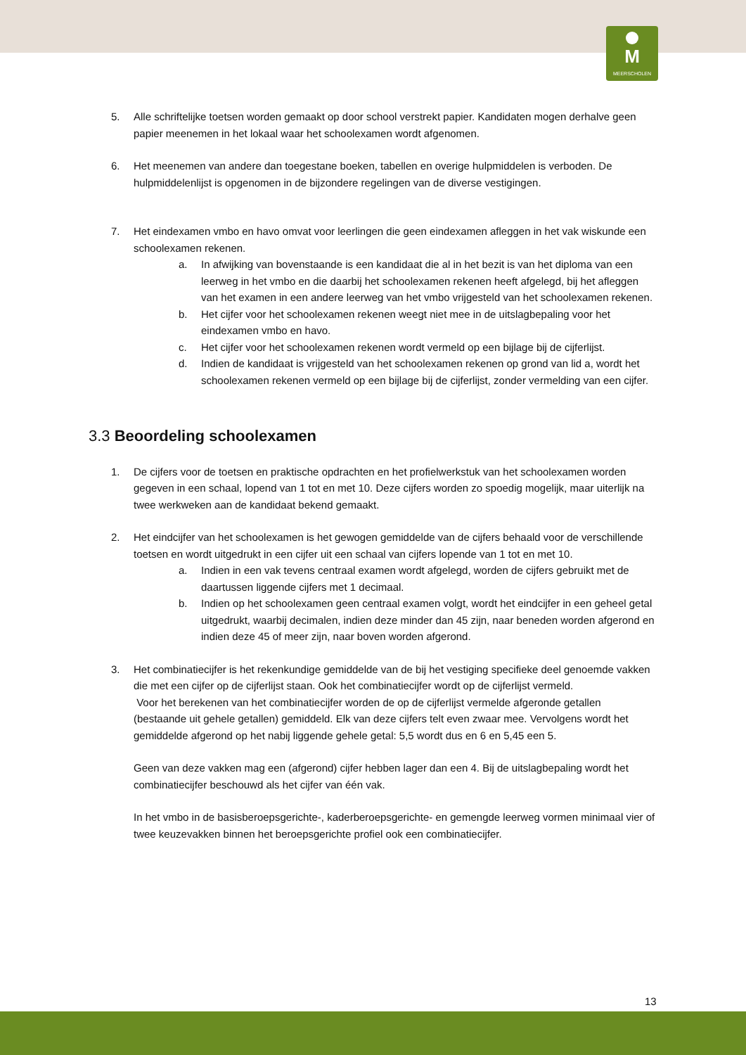M
MEERSCHOLEN
5. Alle schriftelijke toetsen worden gemaakt op door school verstrekt papier. Kandidaten mogen derhalve geen papier meenemen in het lokaal waar het schoolexamen wordt afgenomen.
6. Het meenemen van andere dan toegestane boeken, tabellen en overige hulpmiddelen is verboden. De hulpmiddelenlijst is opgenomen in de bijzondere regelingen van de diverse vestigingen.
7. Het eindexamen vmbo en havo omvat voor leerlingen die geen eindexamen afleggen in het vak wiskunde een schoolexamen rekenen.
a. In afwijking van bovenstaande is een kandidaat die al in het bezit is van het diploma van een leerweg in het vmbo en die daarbij het schoolexamen rekenen heeft afgelegd, bij het afleggen van het examen in een andere leerweg van het vmbo vrijgesteld van het schoolexamen rekenen.
b. Het cijfer voor het schoolexamen rekenen weegt niet mee in de uitslagbepaling voor het eindexamen vmbo en havo.
c. Het cijfer voor het schoolexamen rekenen wordt vermeld op een bijlage bij de cijferlijst.
d. Indien de kandidaat is vrijgesteld van het schoolexamen rekenen op grond van lid a, wordt het schoolexamen rekenen vermeld op een bijlage bij de cijferlijst, zonder vermelding van een cijfer.
3.3 Beoordeling schoolexamen
1. De cijfers voor de toetsen en praktische opdrachten en het profielwerkstuk van het schoolexamen worden gegeven in een schaal, lopend van 1 tot en met 10. Deze cijfers worden zo spoedig mogelijk, maar uiterlijk na twee werkweken aan de kandidaat bekend gemaakt.
2. Het eindcijfer van het schoolexamen is het gewogen gemiddelde van de cijfers behaald voor de verschillende toetsen en wordt uitgedrukt in een cijfer uit een schaal van cijfers lopende van 1 tot en met 10.
a. Indien in een vak tevens centraal examen wordt afgelegd, worden de cijfers gebruikt met de daartussen liggende cijfers met 1 decimaal.
b. Indien op het schoolexamen geen centraal examen volgt, wordt het eindcijfer in een geheel getal uitgedrukt, waarbij decimalen, indien deze minder dan 45 zijn, naar beneden worden afgerond en indien deze 45 of meer zijn, naar boven worden afgerond.
3. Het combinatiecijfer is het rekenkundige gemiddelde van de bij het vestiging specifieke deel genoemde vakken die met een cijfer op de cijferlijst staan. Ook het combinatiecijfer wordt op de cijferlijst vermeld.
Voor het berekenen van het combinatiecijfer worden de op de cijferlijst vermelde afgeronde getallen (bestaande uit gehele getallen) gemiddeld. Elk van deze cijfers telt even zwaar mee. Vervolgens wordt het gemiddelde afgerond op het nabij liggende gehele getal: 5,5 wordt dus en 6 en 5,45 een 5.
Geen van deze vakken mag een (afgerond) cijfer hebben lager dan een 4. Bij de uitslagbepaling wordt het combinatiecijfer beschouwd als het cijfer van één vak.
In het vmbo in de basisberoepsgerichte-, kaderberoepsgerichte- en gemengde leerweg vormen minimaal vier of twee keuzevakken binnen het beroepsgerichte profiel ook een combinatiecijfer.
13